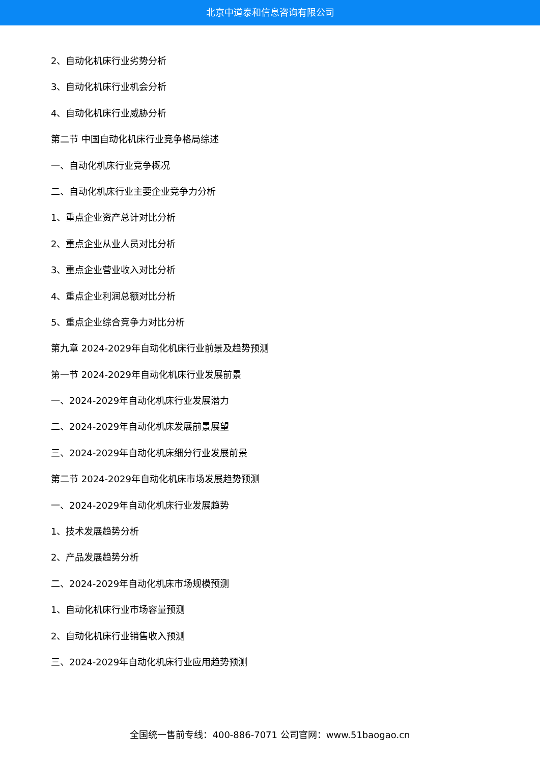北京中道泰和信息咨询有限公司
2、自动化机床行业劣势分析
3、自动化机床行业机会分析
4、自动化机床行业威胁分析
第二节 中国自动化机床行业竞争格局综述
一、自动化机床行业竞争概况
二、自动化机床行业主要企业竞争力分析
1、重点企业资产总计对比分析
2、重点企业从业人员对比分析
3、重点企业营业收入对比分析
4、重点企业利润总额对比分析
5、重点企业综合竞争力对比分析
第九章 2024-2029年自动化机床行业前景及趋势预测
第一节 2024-2029年自动化机床行业发展前景
一、2024-2029年自动化机床行业发展潜力
二、2024-2029年自动化机床发展前景展望
三、2024-2029年自动化机床细分行业发展前景
第二节 2024-2029年自动化机床市场发展趋势预测
一、2024-2029年自动化机床行业发展趋势
1、技术发展趋势分析
2、产品发展趋势分析
二、2024-2029年自动化机床市场规模预测
1、自动化机床行业市场容量预测
2、自动化机床行业销售收入预测
三、2024-2029年自动化机床行业应用趋势预测
全国统一售前专线：400-886-7071 公司官网：www.51baogao.cn